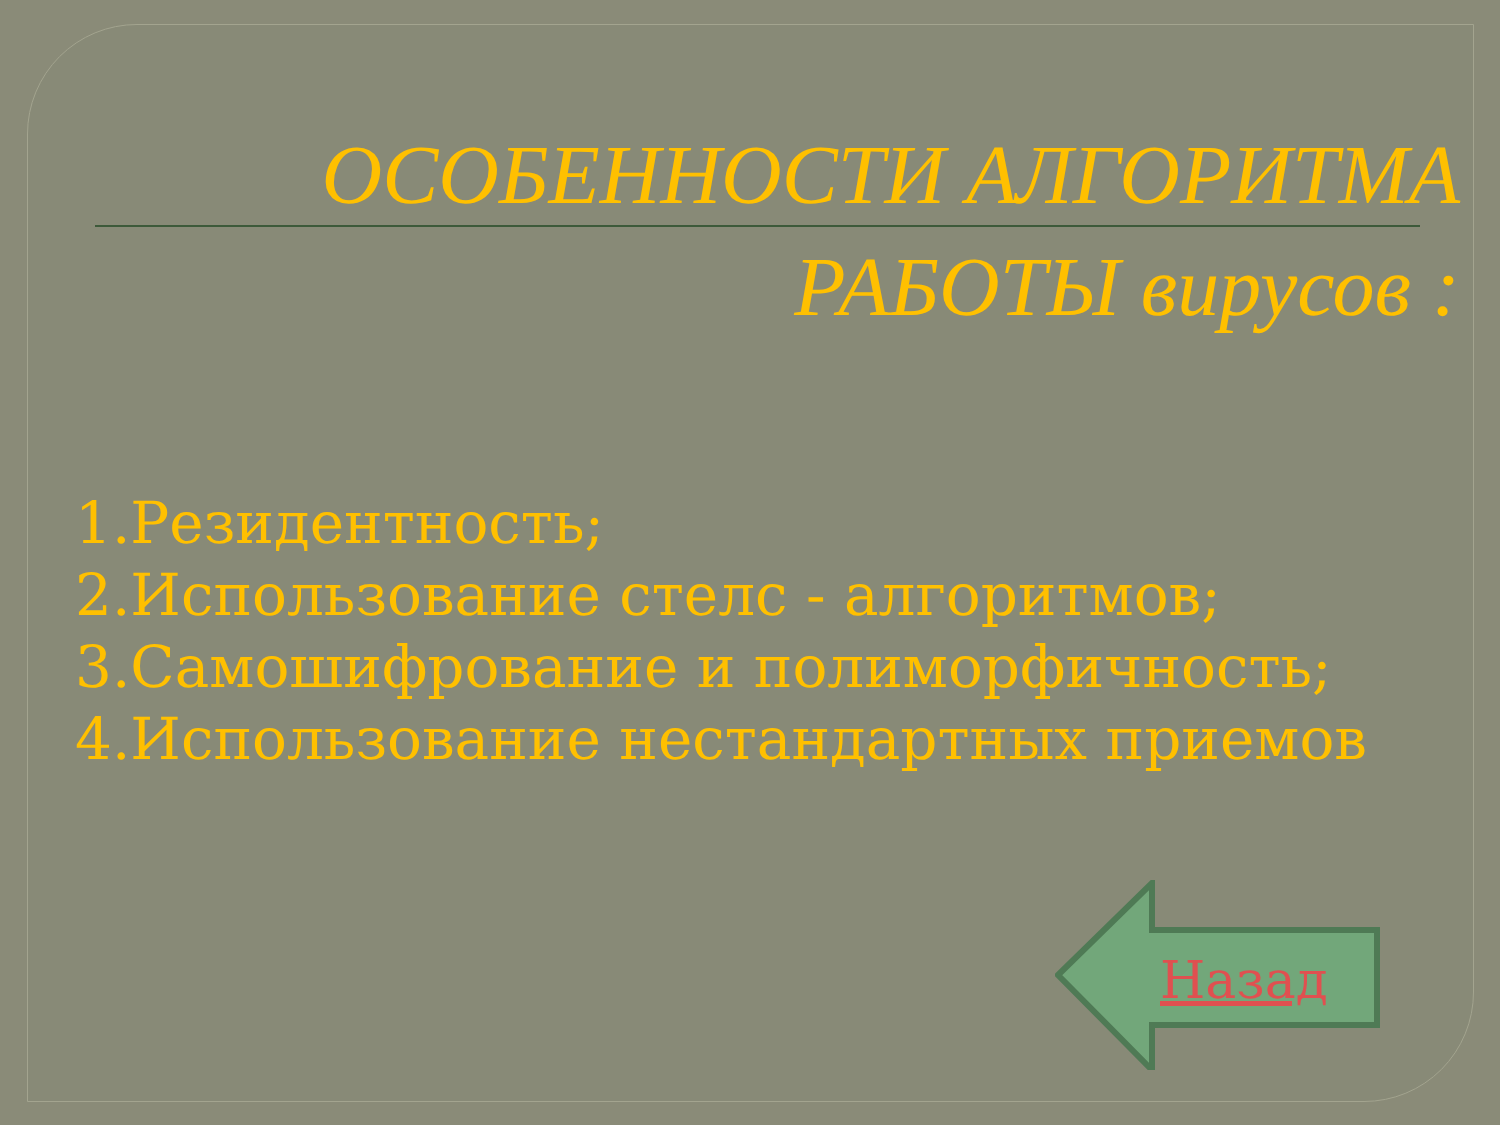ОСОБЕННОСТИ АЛГОРИТМА
РАБОТЫ вирусов :
1.Резидентность;
2.Использование стелс - алгоритмов;
3.Самошифрование и полиморфичность;
4.Использование нестандартных приемов
Назад